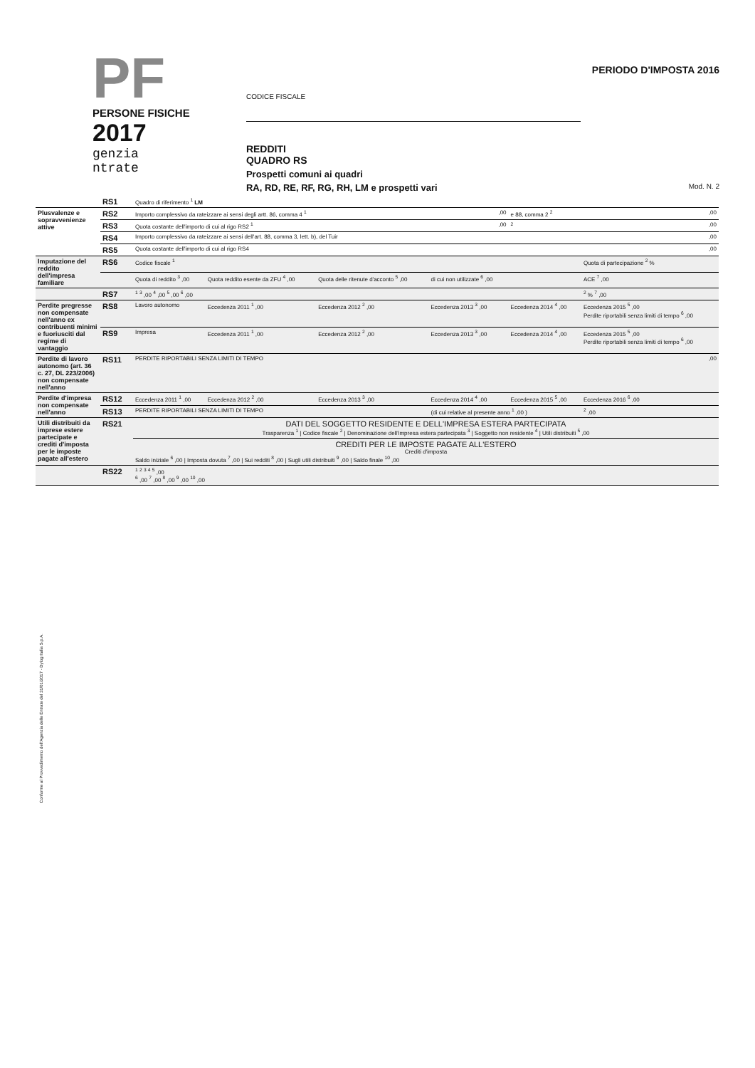PF
PERSONE FISICHE
2017
genzia
ntrate
CODICE FISCALE
REDDITI
QUADRO RS
Prospetti comuni ai quadri
RA, RD, RE, RF, RG, RH, LM e prospetti vari
PERIODO D'IMPOSTA 2016
Mod. N. 2
| | RS1 | Quadro di riferimento <sup>1</sup> LM | | | | | |
| Plusvalenze e sopravvenienze attive | RS2 | Importo complessivo da rateizzare ai sensi degli artt. 86, comma 4 <sup>1</sup> | | | ,00 | e 88, comma 2 <sup>2</sup> | ,00 |
| | RS3 | Quota costante dell'importo di cui al rigo RS2 <sup>1</sup> | | | ,00 | <sup>2</sup> | ,00 |
| | RS4 | Importo complessivo da rateizzare ai sensi dell'art. 88, comma 3, lett. b), del Tuir | | | | | ,00 |
| | RS5 | Quota costante dell'importo di cui al rigo RS4 | | | | | ,00 |
| Imputazione del reddito dell'impresa familiare | RS6 | Codice fiscale <sup>1</sup> | | | | | Quota di partecipazione <sup>2</sup> % |
| | | Quota di reddito <sup>3</sup> ,00 | Quota reddito esente da ZFU <sup>4</sup> ,00 | Quota delle ritenute d'acconto <sup>5</sup> ,00 | di cui non utilizzate <sup>6</sup> ,00 | | ACE <sup>7</sup> ,00 |
| | RS7 | <sup>1</sup> <sup>3</sup> ,00 <sup>4</sup> ,00 <sup>5</sup> ,00 <sup>6</sup> ,00 | | | | | <sup>2</sup> % <sup>7</sup> ,00 |
| Perdite pregresse non compensate nell'anno ex contribuenti minimi e fuoriusciti dal regime di vantaggio | RS8 | Lavoro autonomo | Eccedenza 2011 <sup>1</sup> ,00 | Eccedenza 2012 <sup>2</sup> ,00 | Eccedenza 2013 <sup>3</sup> ,00 | Eccedenza 2014 <sup>4</sup> ,00 | Eccedenza 2015 <sup>5</sup> ,00 Perdite riportabili senza limiti di tempo <sup>6</sup> ,00 |
| | RS9 | Impresa | Eccedenza 2011 <sup>1</sup> ,00 | Eccedenza 2012 <sup>2</sup> ,00 | Eccedenza 2013 <sup>3</sup> ,00 | Eccedenza 2014 <sup>4</sup> ,00 | Eccedenza 2015 <sup>5</sup> ,00 Perdite riportabili senza limiti di tempo <sup>6</sup> ,00 |
| Perdite di lavoro autonomo (art. 36 c. 27, DL 223/2006) non compensate nell'anno | RS11 | PERDITE RIPORTABILI SENZA LIMITI DI TEMPO | | | | | ,00 |
| Perdite d'impresa non compensate nell'anno | RS12 | Eccedenza 2011 <sup>1</sup> ,00 | Eccedenza 2012 <sup>2</sup> ,00 | Eccedenza 2013 <sup>3</sup> ,00 | Eccedenza 2014 <sup>4</sup> ,00 | Eccedenza 2015 <sup>5</sup> ,00 | Eccedenza 2016 <sup>6</sup> ,00 |
| | RS13 | PERDITE RIPORTABILI SENZA LIMITI DI TEMPO | | | (di cui relative al presente anno <sup>1</sup> ,00 ) | | <sup>2</sup> ,00 |
| Utili distribuiti da imprese estere partecipate e crediti d'imposta per le imposte pagate all'estero | RS21 | DATI DEL SOGGETTO RESIDENTE E DELL'IMPRESA ESTERA PARTECIPATA Trasparenza <sup>1</sup> / Codice fiscale <sup>2</sup> / Denominazione dell'impresa estera partecipata <sup>3</sup> / Soggetto non residente <sup>4</sup> / Utili distribuiti <sup>5</sup> ,00 | | | | | |
| | | CREDITI PER LE IMPOSTE PAGATE ALL'ESTERO Crediti d'imposta Saldo iniziale <sup>6</sup> ,00 / Imposta dovuta <sup>7</sup> ,00 / Sui redditi <sup>8</sup> ,00 / Sugli utili distribuiti <sup>9</sup> ,00 / Saldo finale <sup>10</sup> ,00 | | | | | |
| | RS22 | <sup>1</sup> <sup>2</sup> <sup>3</sup> <sup>4</sup> <sup>5</sup> ,00 <sup>6</sup> ,00 <sup>7</sup> ,00 <sup>8</sup> ,00 <sup>9</sup> ,00 <sup>10</sup> ,00 | | | | | |
Conforme al Provvedimento dell'Agenzia delle Entrate del 31/01/2017 - Dylog Italia S.p.A.